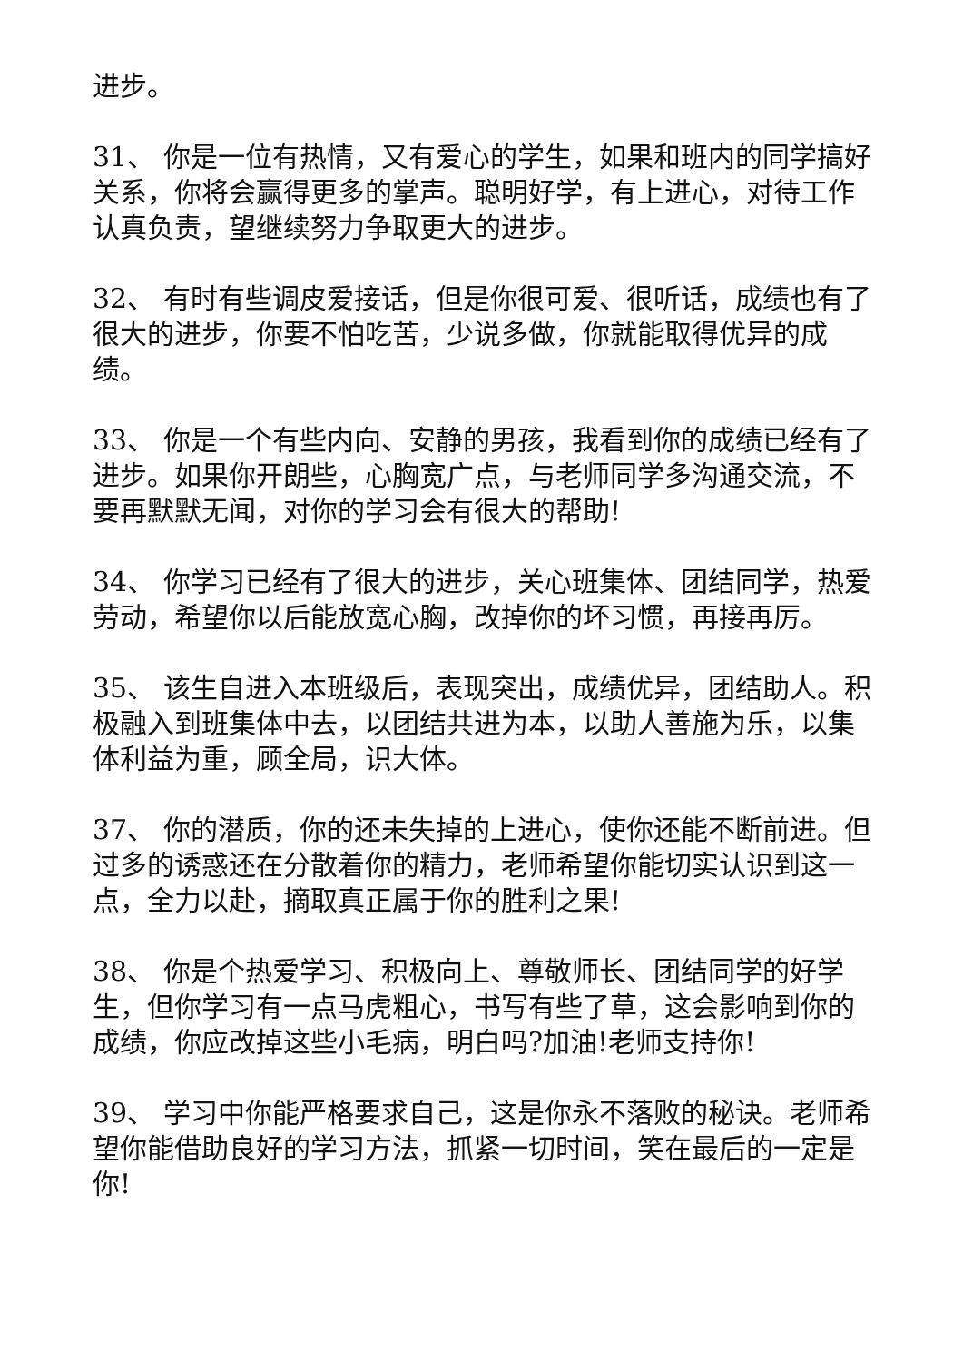进步。
31、 你是一位有热情，又有爱心的学生，如果和班内的同学搞好关系，你将会赢得更多的掌声。聪明好学，有上进心，对待工作认真负责，望继续努力争取更大的进步。
32、 有时有些调皮爱接话，但是你很可爱、很听话，成绩也有了很大的进步，你要不怕吃苦，少说多做，你就能取得优异的成绩。
33、 你是一个有些内向、安静的男孩，我看到你的成绩已经有了进步。如果你开朗些，心胸宽广点，与老师同学多沟通交流，不要再默默无闻，对你的学习会有很大的帮助!
34、 你学习已经有了很大的进步，关心班集体、团结同学，热爱劳动，希望你以后能放宽心胸，改掉你的坏习惯，再接再厉。
35、 该生自进入本班级后，表现突出，成绩优异，团结助人。积极融入到班集体中去，以团结共进为本，以助人善施为乐，以集体利益为重，顾全局，识大体。
37、 你的潜质，你的还未失掉的上进心，使你还能不断前进。但过多的诱惑还在分散着你的精力，老师希望你能切实认识到这一点，全力以赴，摘取真正属于你的胜利之果!
38、 你是个热爱学习、积极向上、尊敬师长、团结同学的好学生，但你学习有一点马虎粗心，书写有些了草，这会影响到你的成绩，你应改掉这些小毛病，明白吗?加油!老师支持你!
39、 学习中你能严格要求自己，这是你永不落败的秘诀。老师希望你能借助良好的学习方法，抓紧一切时间，笑在最后的一定是你!